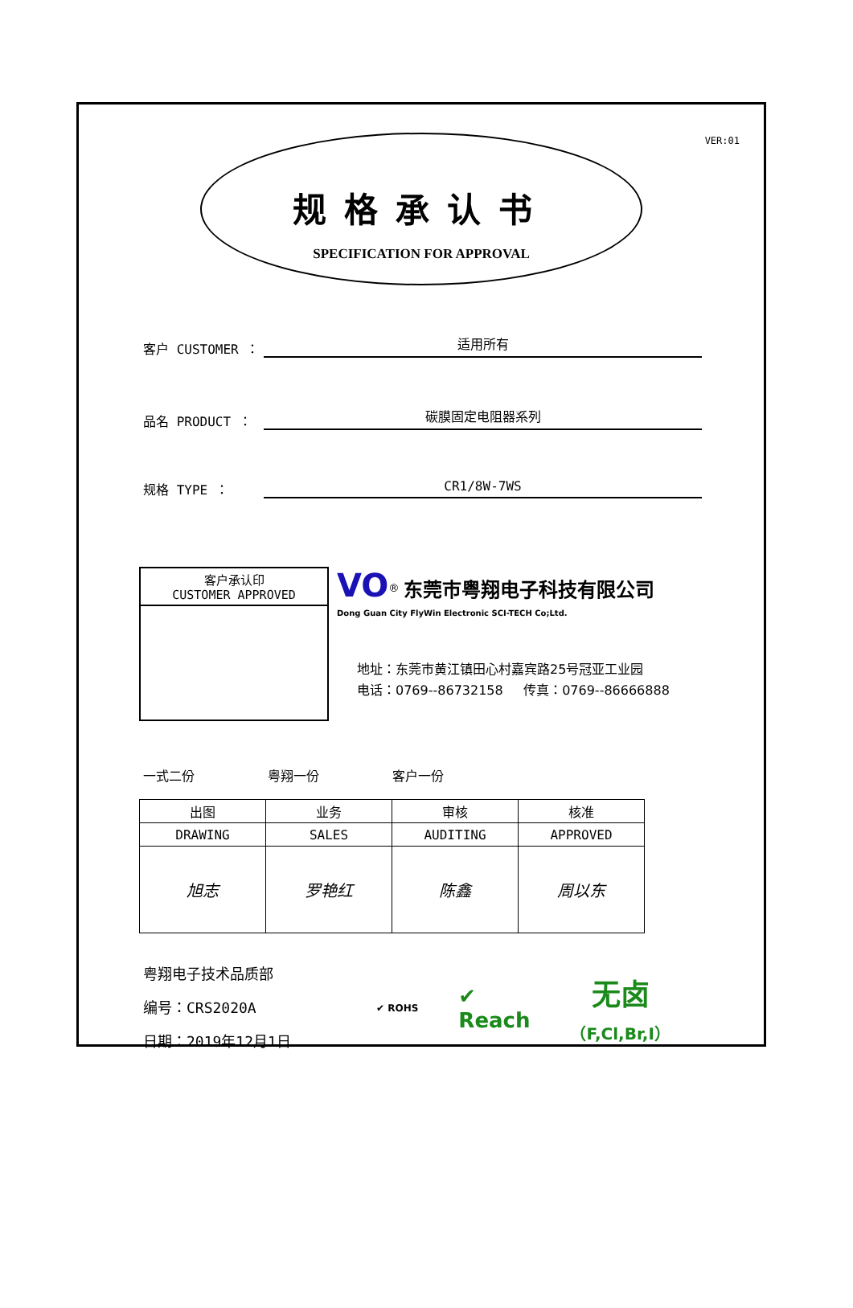VER:01
规格承认书
SPECIFICATION FOR APPROVAL
客户 CUSTOMER ： 适用所有
品名 PRODUCT ： 碳膜固定电阻器系列
规格 TYPE ： CR1/8W-7WS
客户承认印
CUSTOMER APPROVED
VO<sup>®</sup> 东莞市粤翔电子科技有限公司
Dong Guan City FlyWin Electronic SCI-TECH Co;Ltd.
地址：东莞市黄江镇田心村嘉宾路25号冠亚工业园
电话：0769--86732158 传真：0769--86666888
一式二份 粤翔一份 客户一份
| 出图 | 业务 | 审核 | 核准 |
| DRAWING | SALES | AUDITING | APPROVED |
| 旭志 | 罗艳红 | 陈鑫 | 周以东 |
粤翔电子技术品质部
编号：CRS2020A
日期：2019年12月1日
✔ ROHS ✔
Reach 无卤
（F,Cl,Br,I）